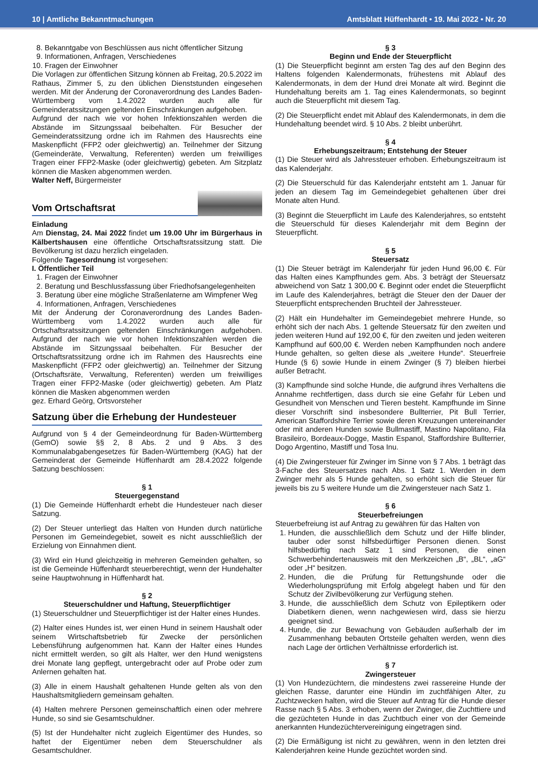10 | Amtliche Bekanntmachungen Amtsblatt Hüffenhardt • 19. Mai 2022 • Nr. 20
8. Bekanntgabe von Beschlüssen aus nicht öffentlicher Sitzung
9. Informationen, Anfragen, Verschiedenes
10. Fragen der Einwohner
Die Vorlagen zur öffentlichen Sitzung können ab Freitag, 20.5.2022 im Rathaus, Zimmer 5, zu den üblichen Dienststunden eingesehen werden. Mit der Änderung der Coronaverordnung des Landes Baden-Württemberg vom 1.4.2022 wurden auch alle für Gemeinderatssitzungen geltenden Einschränkungen aufgehoben.
Aufgrund der nach wie vor hohen Infektionszahlen werden die Abstände im Sitzungssaal beibehalten. Für Besucher der Gemeinderatssitzung ordne ich im Rahmen des Hausrechts eine Maskenpflicht (FFP2 oder gleichwertig) an. Teilnehmer der Sitzung (Gemeinderäte, Verwaltung, Referenten) werden um freiwilliges Tragen einer FFP2-Maske (oder gleichwertig) gebeten. Am Sitzplatz können die Masken abgenommen werden.
Walter Neff, Bürgermeister
Vom Ortschaftsrat
Einladung
Am Dienstag, 24. Mai 2022 findet um 19.00 Uhr im Bürgerhaus in Kälbertshausen eine öffentliche Ortschaftsratssitzung statt. Die Bevölkerung ist dazu herzlich eingeladen.
Folgende Tagesordnung ist vorgesehen:
I. Öffentlicher Teil
1. Fragen der Einwohner
2. Beratung und Beschlussfassung über Friedhofsangelegenheiten
3. Beratung über eine mögliche Straßenlaterne am Wimpfener Weg
4. Informationen, Anfragen, Verschiedenes
Mit der Änderung der Coronaverordnung des Landes Baden-Württemberg vom 1.4.2022 wurden auch alle für Ortschaftsratssitzungen geltenden Einschränkungen aufgehoben. Aufgrund der nach wie vor hohen Infektionszahlen werden die Abstände im Sitzungssaal beibehalten. Für Besucher der Ortschaftsratssitzung ordne ich im Rahmen des Hausrechts eine Maskenpflicht (FFP2 oder gleichwertig) an. Teilnehmer der Sitzung (Ortschaftsräte, Verwaltung, Referenten) werden um freiwilliges Tragen einer FFP2-Maske (oder gleichwertig) gebeten. Am Platz können die Masken abgenommen werden
gez. Erhard Geörg, Ortsvorsteher
Satzung über die Erhebung der Hundesteuer
Aufgrund von § 4 der Gemeindeordnung für Baden-Württemberg (GemO) sowie §§ 2, 8 Abs. 2 und 9 Abs. 3 des Kommunalabgabengesetzes für Baden-Württemberg (KAG) hat der Gemeinderat der Gemeinde Hüffenhardt am 28.4.2022 folgende Satzung beschlossen:
§ 1
Steuergegenstand
(1) Die Gemeinde Hüffenhardt erhebt die Hundesteuer nach dieser Satzung.
(2) Der Steuer unterliegt das Halten von Hunden durch natürliche Personen im Gemeindegebiet, soweit es nicht ausschließlich der Erzielung von Einnahmen dient.
(3) Wird ein Hund gleichzeitig in mehreren Gemeinden gehalten, so ist die Gemeinde Hüffenhardt steuerberechtigt, wenn der Hundehalter seine Hauptwohnung in Hüffenhardt hat.
§ 2
Steuerschuldner und Haftung, Steuerpflichtiger
(1) Steuerschuldner und Steuerpflichtiger ist der Halter eines Hundes.
(2) Halter eines Hundes ist, wer einen Hund in seinem Haushalt oder seinem Wirtschaftsbetrieb für Zwecke der persönlichen Lebensführung aufgenommen hat. Kann der Halter eines Hundes nicht ermittelt werden, so gilt als Halter, wer den Hund wenigstens drei Monate lang gepflegt, untergebracht oder auf Probe oder zum Anlernen gehalten hat.
(3) Alle in einem Haushalt gehaltenen Hunde gelten als von den Haushaltsmitgliedern gemeinsam gehalten.
(4) Halten mehrere Personen gemeinschaftlich einen oder mehrere Hunde, so sind sie Gesamtschuldner.
(5) Ist der Hundehalter nicht zugleich Eigentümer des Hundes, so haftet der Eigentümer neben dem Steuerschuldner als Gesamtschuldner.
§ 3
Beginn und Ende der Steuerpflicht
(1) Die Steuerpflicht beginnt am ersten Tag des auf den Beginn des Haltens folgenden Kalendermonats, frühestens mit Ablauf des Kalendermonats, in dem der Hund drei Monate alt wird. Beginnt die Hundehaltung bereits am 1. Tag eines Kalendermonats, so beginnt auch die Steuerpflicht mit diesem Tag.
(2) Die Steuerpflicht endet mit Ablauf des Kalendermonats, in dem die Hundehaltung beendet wird. § 10 Abs. 2 bleibt unberührt.
§ 4
Erhebungszeitraum; Entstehung der Steuer
(1) Die Steuer wird als Jahressteuer erhoben. Erhebungszeitraum ist das Kalenderjahr.
(2) Die Steuerschuld für das Kalenderjahr entsteht am 1. Januar für jeden an diesem Tag im Gemeindegebiet gehaltenen über drei Monate alten Hund.
(3) Beginnt die Steuerpflicht im Laufe des Kalenderjahres, so entsteht die Steuerschuld für dieses Kalenderjahr mit dem Beginn der Steuerpflicht.
§ 5
Steuersatz
(1) Die Steuer beträgt im Kalenderjahr für jeden Hund 96,00 €. Für das Halten eines Kampfhundes gem. Abs. 3 beträgt der Steuersatz abweichend von Satz 1 300,00 €. Beginnt oder endet die Steuerpflicht im Laufe des Kalenderjahres, beträgt die Steuer den der Dauer der Steuerpflicht entsprechenden Bruchteil der Jahressteuer.
(2) Hält ein Hundehalter im Gemeindegebiet mehrere Hunde, so erhöht sich der nach Abs. 1 geltende Steuersatz für den zweiten und jeden weiteren Hund auf 192,00 €, für den zweiten und jeden weiteren Kampfhund auf 600,00 €. Werden neben Kampfhunden noch andere Hunde gehalten, so gelten diese als „weitere Hunde“. Steuerfreie Hunde (§ 6) sowie Hunde in einem Zwinger (§ 7) bleiben hierbei außer Betracht.
(3) Kampfhunde sind solche Hunde, die aufgrund ihres Verhaltens die Annahme rechtfertigen, dass durch sie eine Gefahr für Leben und Gesundheit von Menschen und Tieren besteht. Kampfhunde im Sinne dieser Vorschrift sind insbesondere Bullterrier, Pit Bull Terrier, American Staffordshire Terrier sowie deren Kreuzungen untereinander oder mit anderen Hunden sowie Bullmastiff, Mastino Napolitano, Fila Brasileiro, Bordeaux-Dogge, Mastin Espanol, Staffordshire Bullterrier, Dogo Argentino, Mastiff und Tosa Inu.
(4) Die Zwingersteuer für Zwinger im Sinne von § 7 Abs. 1 beträgt das 3-Fache des Steuersatzes nach Abs. 1 Satz 1. Werden in dem Zwinger mehr als 5 Hunde gehalten, so erhöht sich die Steuer für jeweils bis zu 5 weitere Hunde um die Zwingersteuer nach Satz 1.
§ 6
Steuerbefreiungen
Steuerbefreiung ist auf Antrag zu gewähren für das Halten von
1. Hunden, die ausschließlich dem Schutz und der Hilfe blinder, tauber oder sonst hilfsbedürftiger Personen dienen. Sonst hilfsbedürftig nach Satz 1 sind Personen, die einen Schwerbehindertenausweis mit den Merkzeichen „B“, „BL“, „aG“ oder „H“ besitzen.
2. Hunden, die die Prüfung für Rettungshunde oder die Wiederholungsprüfung mit Erfolg abgelegt haben und für den Schutz der Zivilbevölkerung zur Verfügung stehen.
3. Hunde, die ausschließlich dem Schutz von Epileptikern oder Diabetikern dienen, wenn nachgewiesen wird, dass sie hierzu geeignet sind.
4. Hunde, die zur Bewachung von Gebäuden außerhalb der im Zusammenhang bebauten Ortsteile gehalten werden, wenn dies nach Lage der örtlichen Verhältnisse erforderlich ist.
§ 7
Zwingersteuer
(1) Von Hundezüchtern, die mindestens zwei rassereine Hunde der gleichen Rasse, darunter eine Hündin im zuchtfähigen Alter, zu Zuchtzwecken halten, wird die Steuer auf Antrag für die Hunde dieser Rasse nach § 5 Abs. 3 erhoben, wenn der Zwinger, die Zuchttiere und die gezüchteten Hunde in das Zuchtbuch einer von der Gemeinde anerkannten Hundezüchtervereinigung eingetragen sind.
(2) Die Ermäßigung ist nicht zu gewähren, wenn in den letzten drei Kalenderjahren keine Hunde gezüchtet worden sind.